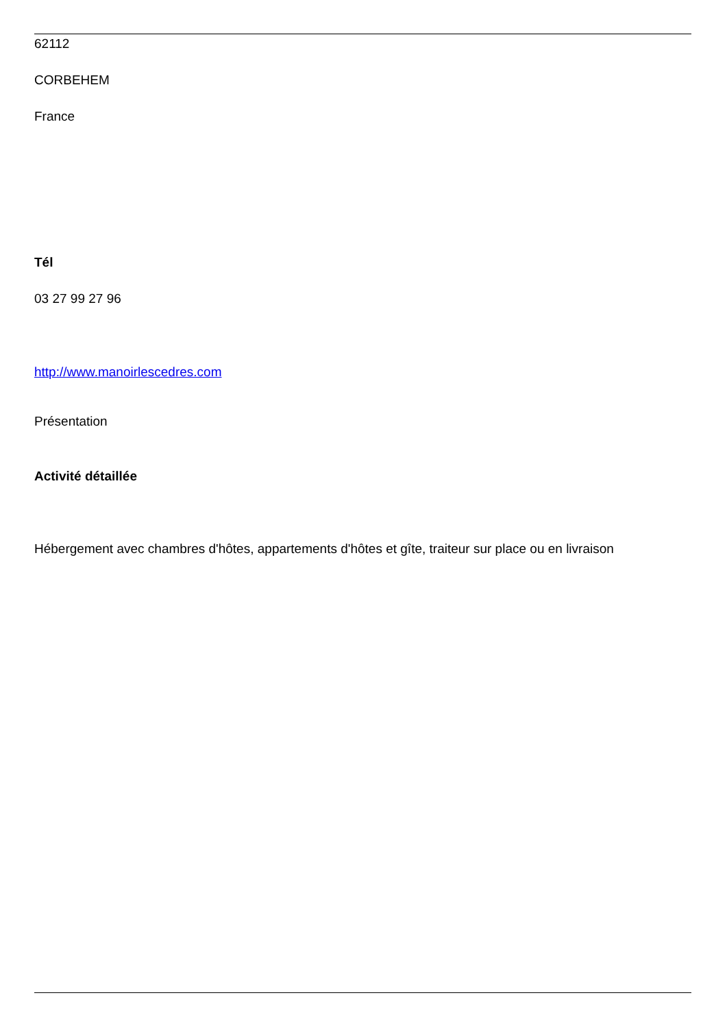62112
CORBEHEM
France
Tél
03 27 99 27 96
http://www.manoirlescedres.com
Présentation
Activité détaillée
Hébergement avec chambres d'hôtes, appartements d'hôtes et gîte, traiteur sur place ou en livraison